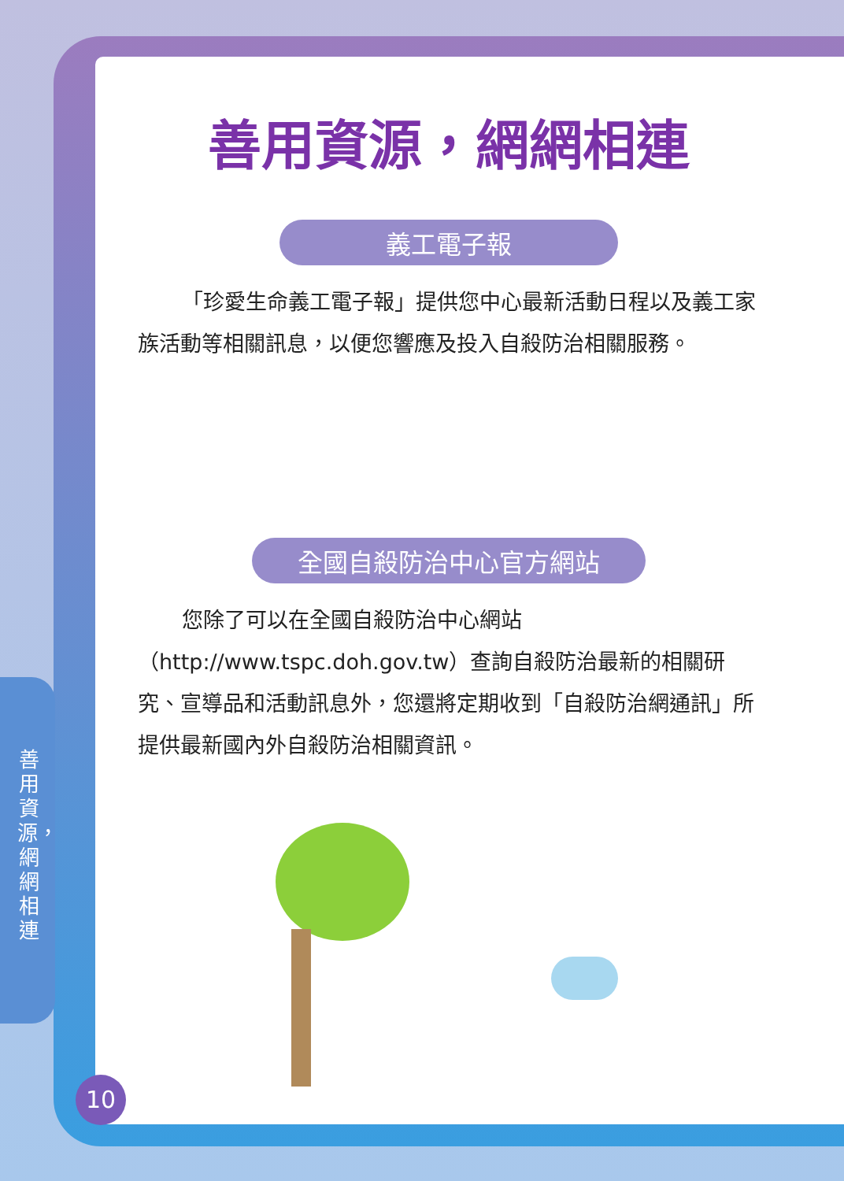善用資源，網網相連
善用資源，網網相連
義工電子報
「珍愛生命義工電子報」提供您中心最新活動日程以及義工家族活動等相關訊息，以便您響應及投入自殺防治相關服務。
全國自殺防治中心官方網站
您除了可以在全國自殺防治中心網站（http://www.tspc.doh.gov.tw）查詢自殺防治最新的相關研究、宣導品和活動訊息外，您還將定期收到「自殺防治網通訊」所提供最新國內外自殺防治相關資訊。
10